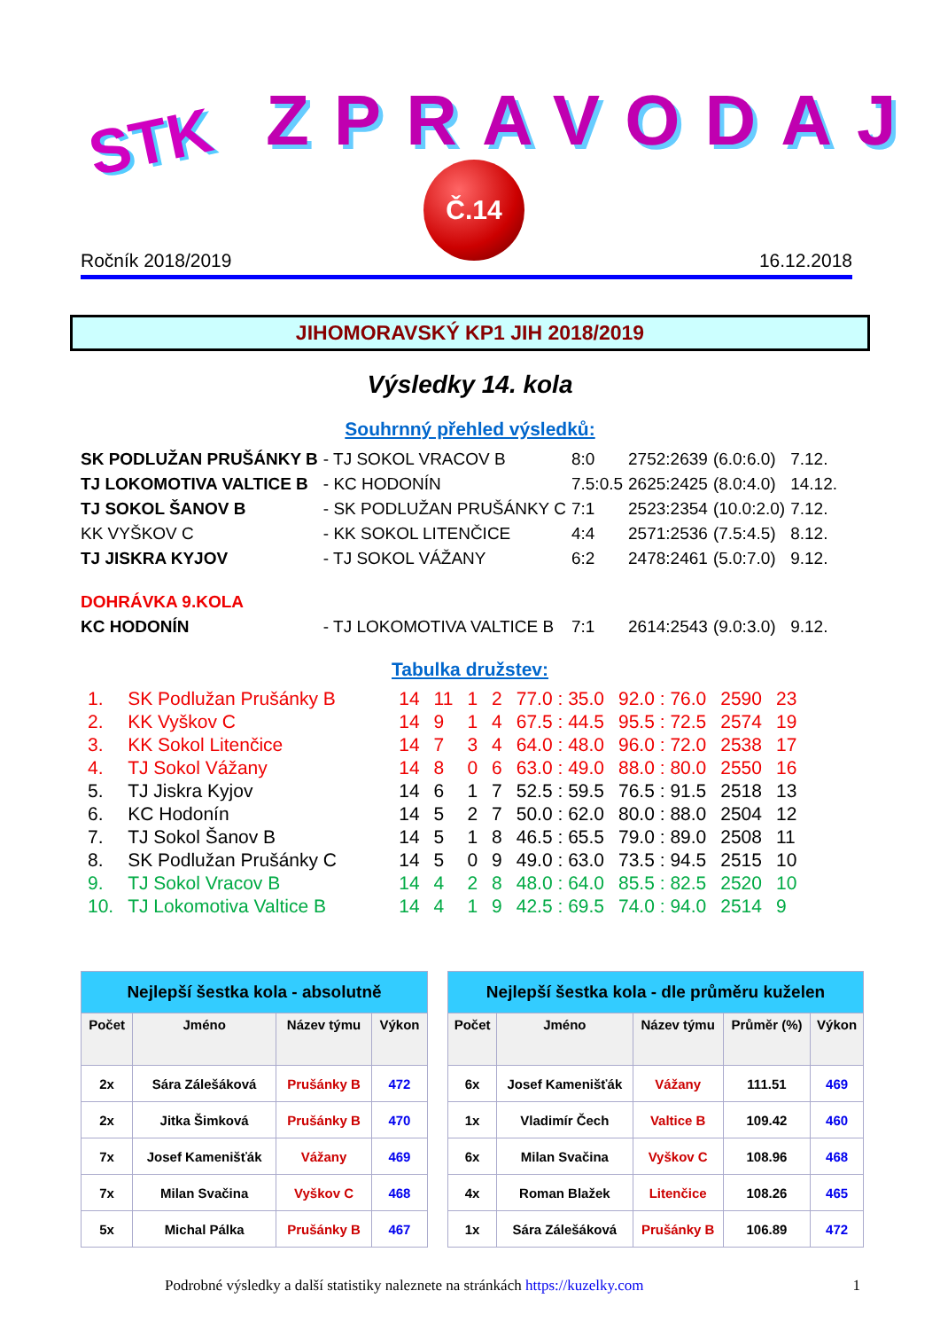STK ZPRAVODAJ
Č.14
Ročník 2018/2019 16.12.2018
JIHOMORAVSKÝ KP1 JIH 2018/2019
Výsledky 14. kola
Souhrnný přehled výsledků:
| SK PODLUŽAN PRUŠÁNKY B | - TJ SOKOL VRACOV B | 8:0 | 2752:2639 | (6.0:6.0) | 7.12. |
| TJ LOKOMOTIVA VALTICE B | - KC HODONÍN | 7.5:0.5 | 2625:2425 | (8.0:4.0) | 14.12. |
| TJ SOKOL ŠANOV B | - SK PODLUŽAN PRUŠÁNKY C | 7:1 | 2523:2354 | (10.0:2.0) | 7.12. |
| KK VYŠKOV C | - KK SOKOL LITENČICE | 4:4 | 2571:2536 | (7.5:4.5) | 8.12. |
| TJ JISKRA KYJOV | - TJ SOKOL VÁŽANY | 6:2 | 2478:2461 | (5.0:7.0) | 9.12. |
| DOHRÁVKA 9.KOLA | | | | | |
| KC HODONÍN | - TJ LOKOMOTIVA VALTICE B | 7:1 | 2614:2543 | (9.0:3.0) | 9.12. |
Tabulka družstev:
| 1. | SK Podlužan Prušánky B | 14 | 11 | 1 | 2 | 77.0 : 35.0 | 92.0 : 76.0 | 2590 | 23 |
| 2. | KK Vyškov C | 14 | 9 | 1 | 4 | 67.5 : 44.5 | 95.5 : 72.5 | 2574 | 19 |
| 3. | KK Sokol Litenčice | 14 | 7 | 3 | 4 | 64.0 : 48.0 | 96.0 : 72.0 | 2538 | 17 |
| 4. | TJ Sokol Vážany | 14 | 8 | 0 | 6 | 63.0 : 49.0 | 88.0 : 80.0 | 2550 | 16 |
| 5. | TJ Jiskra Kyjov | 14 | 6 | 1 | 7 | 52.5 : 59.5 | 76.5 : 91.5 | 2518 | 13 |
| 6. | KC Hodonín | 14 | 5 | 2 | 7 | 50.0 : 62.0 | 80.0 : 88.0 | 2504 | 12 |
| 7. | TJ Sokol Šanov B | 14 | 5 | 1 | 8 | 46.5 : 65.5 | 79.0 : 89.0 | 2508 | 11 |
| 8. | SK Podlužan Prušánky C | 14 | 5 | 0 | 9 | 49.0 : 63.0 | 73.5 : 94.5 | 2515 | 10 |
| 9. | TJ Sokol Vracov B | 14 | 4 | 2 | 8 | 48.0 : 64.0 | 85.5 : 82.5 | 2520 | 10 |
| 10. | TJ Lokomotiva Valtice B | 14 | 4 | 1 | 9 | 42.5 : 69.5 | 74.0 : 94.0 | 2514 | 9 |
| Nejlepší šestka kola - absolutně | | | |
| --- | --- | --- | --- |
| Počet | Jméno | Název týmu | Výkon |
| 2x | Sára Zálešáková | Prušánky B | 472 |
| 2x | Jitka Šimková | Prušánky B | 470 |
| 7x | Josef Kamenišťák | Vážany | 469 |
| 7x | Milan Svačina | Vyškov C | 468 |
| 5x | Michal Pálka | Prušánky B | 467 |
| Nejlepší šestka kola - dle průměru kuželen | | | | |
| --- | --- | --- | --- | --- |
| Počet | Jméno | Název týmu | Průměr (%) | Výkon |
| 6x | Josef Kamenišťák | Vážany | 111.51 | 469 |
| 1x | Vladimír Čech | Valtice B | 109.42 | 460 |
| 6x | Milan Svačina | Vyškov C | 108.96 | 468 |
| 4x | Roman Blažek | Litenčice | 108.26 | 465 |
| 1x | Sára Zálešáková | Prušánky B | 106.89 | 472 |
Podrobné výsledky a další statistiky naleznete na stránkách https://kuzelky.com 1